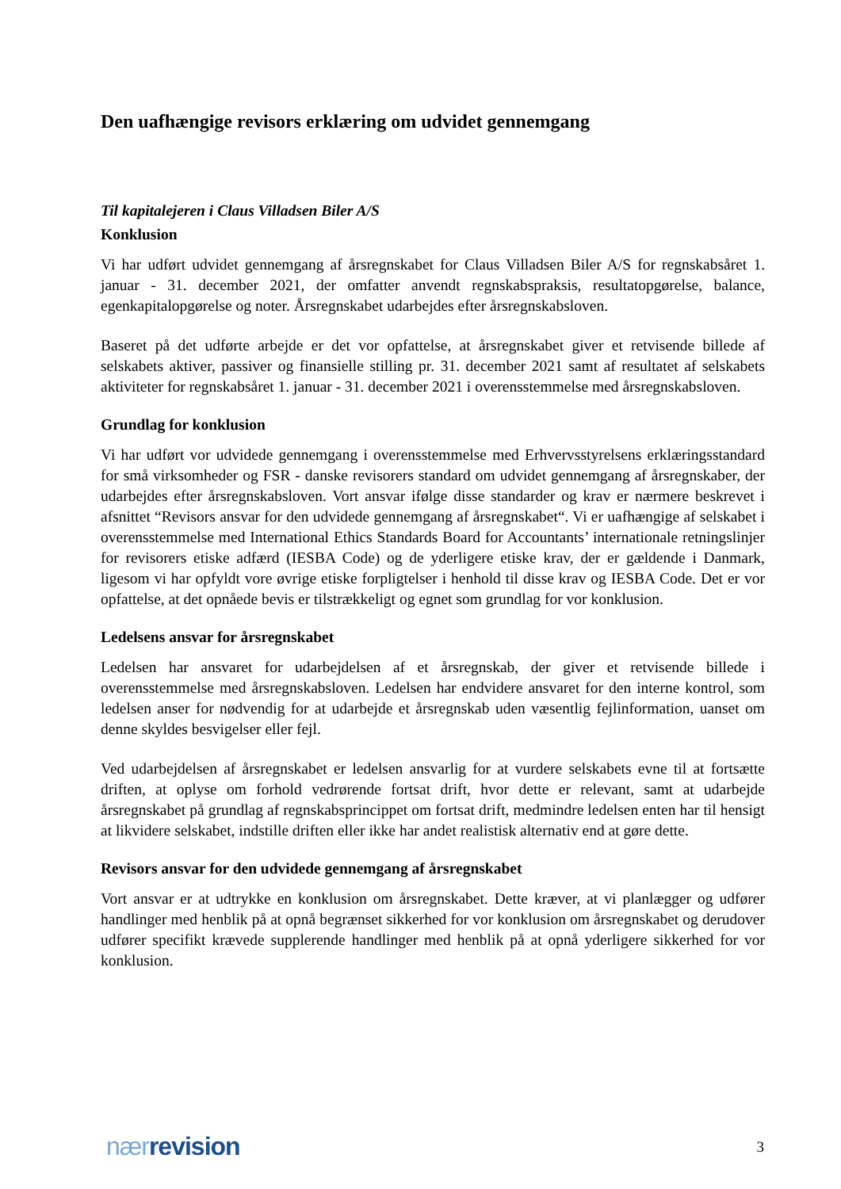Den uafhængige revisors erklæring om udvidet gennemgang
Til kapitalejeren i Claus Villadsen Biler A/S
Konklusion
Vi har udført udvidet gennemgang af årsregnskabet for Claus Villadsen Biler A/S for regnskabsåret 1. januar - 31. december 2021, der omfatter anvendt regnskabspraksis, resultatopgørelse, balance, egenkapitalopgørelse og noter. Årsregnskabet udarbejdes efter årsregnskabsloven.
Baseret på det udførte arbejde er det vor opfattelse, at årsregnskabet giver et retvisende billede af selskabets aktiver, passiver og finansielle stilling pr. 31. december 2021 samt af resultatet af selskabets aktiviteter for regnskabsåret 1. januar - 31. december 2021 i overensstemmelse med årsregnskabsloven.
Grundlag for konklusion
Vi har udført vor udvidede gennemgang i overensstemmelse med Erhvervsstyrelsens erklæringsstandard for små virksomheder og FSR - danske revisorers standard om udvidet gennemgang af årsregnskaber, der udarbejdes efter årsregnskabsloven. Vort ansvar ifølge disse standarder og krav er nærmere beskrevet i afsnittet “Revisors ansvar for den udvidede gennemgang af årsregnskabet“. Vi er uafhængige af selskabet i overensstemmelse med International Ethics Standards Board for Accountants’ internationale retningslinjer for revisorers etiske adfærd (IESBA Code) og de yderligere etiske krav, der er gældende i Danmark, ligesom vi har opfyldt vore øvrige etiske forpligtelser i henhold til disse krav og IESBA Code. Det er vor opfattelse, at det opnåede bevis er tilstrækkeligt og egnet som grundlag for vor konklusion.
Ledelsens ansvar for årsregnskabet
Ledelsen har ansvaret for udarbejdelsen af et årsregnskab, der giver et retvisende billede i overensstemmelse med årsregnskabsloven. Ledelsen har endvidere ansvaret for den interne kontrol, som ledelsen anser for nødvendig for at udarbejde et årsregnskab uden væsentlig fejlinformation, uanset om denne skyldes besvigelser eller fejl.
Ved udarbejdelsen af årsregnskabet er ledelsen ansvarlig for at vurdere selskabets evne til at fortsætte driften, at oplyse om forhold vedrørende fortsat drift, hvor dette er relevant, samt at udarbejde årsregnskabet på grundlag af regnskabsprincippet om fortsat drift, medmindre ledelsen enten har til hensigt at likvidere selskabet, indstille driften eller ikke har andet realistisk alternativ end at gøre dette.
Revisors ansvar for den udvidede gennemgang af årsregnskabet
Vort ansvar er at udtrykke en konklusion om årsregnskabet. Dette kræver, at vi planlægger og udfører handlinger med henblik på at opnå begrænset sikkerhed for vor konklusion om årsregnskabet og derudover udfører specifikt krævede supplerende handlinger med henblik på at opnå yderligere sikkerhed for vor konklusion.
nær revision
3